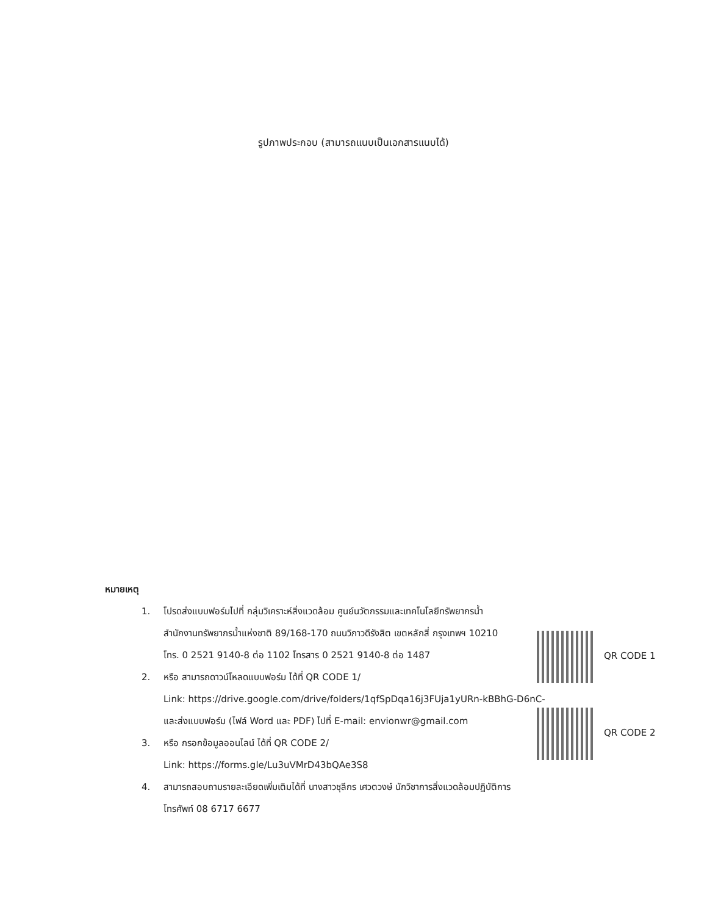รูปภาพประกอบ (สามารถแนบเป็นเอกสารแนบได้)
หมายเหตุ
1. โปรดส่งแบบฟอร์มไปที่ กลุ่มวิเคราะห์สิ่งแวดล้อม ศูนย์นวัตกรรมและเทคโนโลยีทรัพยากรน้ำ
สำนักงานทรัพยากรน้ำแห่งชาติ 89/168-170 ถนนวิภาวดีรังสิต เขตหลักสี่ กรุงเทพฯ 10210
โทร. 0 2521 9140-8 ต่อ 1102 โทรสาร 0 2521 9140-8 ต่อ 1487
2. หรือ สามารถดาวน์โหลดแบบฟอร์ม ได้ที่ QR CODE 1/
Link: https://drive.google.com/drive/folders/1qfSpDqa16j3FUja1yURn-kBBhG-D6nC-
และส่งแบบฟอร์ม (ไฟล์ Word และ PDF) ไปที่ E-mail: envionwr@gmail.com
3. หรือ กรอกข้อมูลออนไลน์ ได้ที่ QR CODE 2/
Link: https://forms.gle/Lu3uVMrD43bQAe3S8
4. สามารถสอบถามรายละเอียดเพิ่มเติมได้ที่ นางสาวชุลีกร เศวตวงษ์ นักวิชาการสิ่งแวดล้อมปฏิบัติการ
โทรศัพท์ 08 6717 6677
QR CODE 1
QR CODE 2